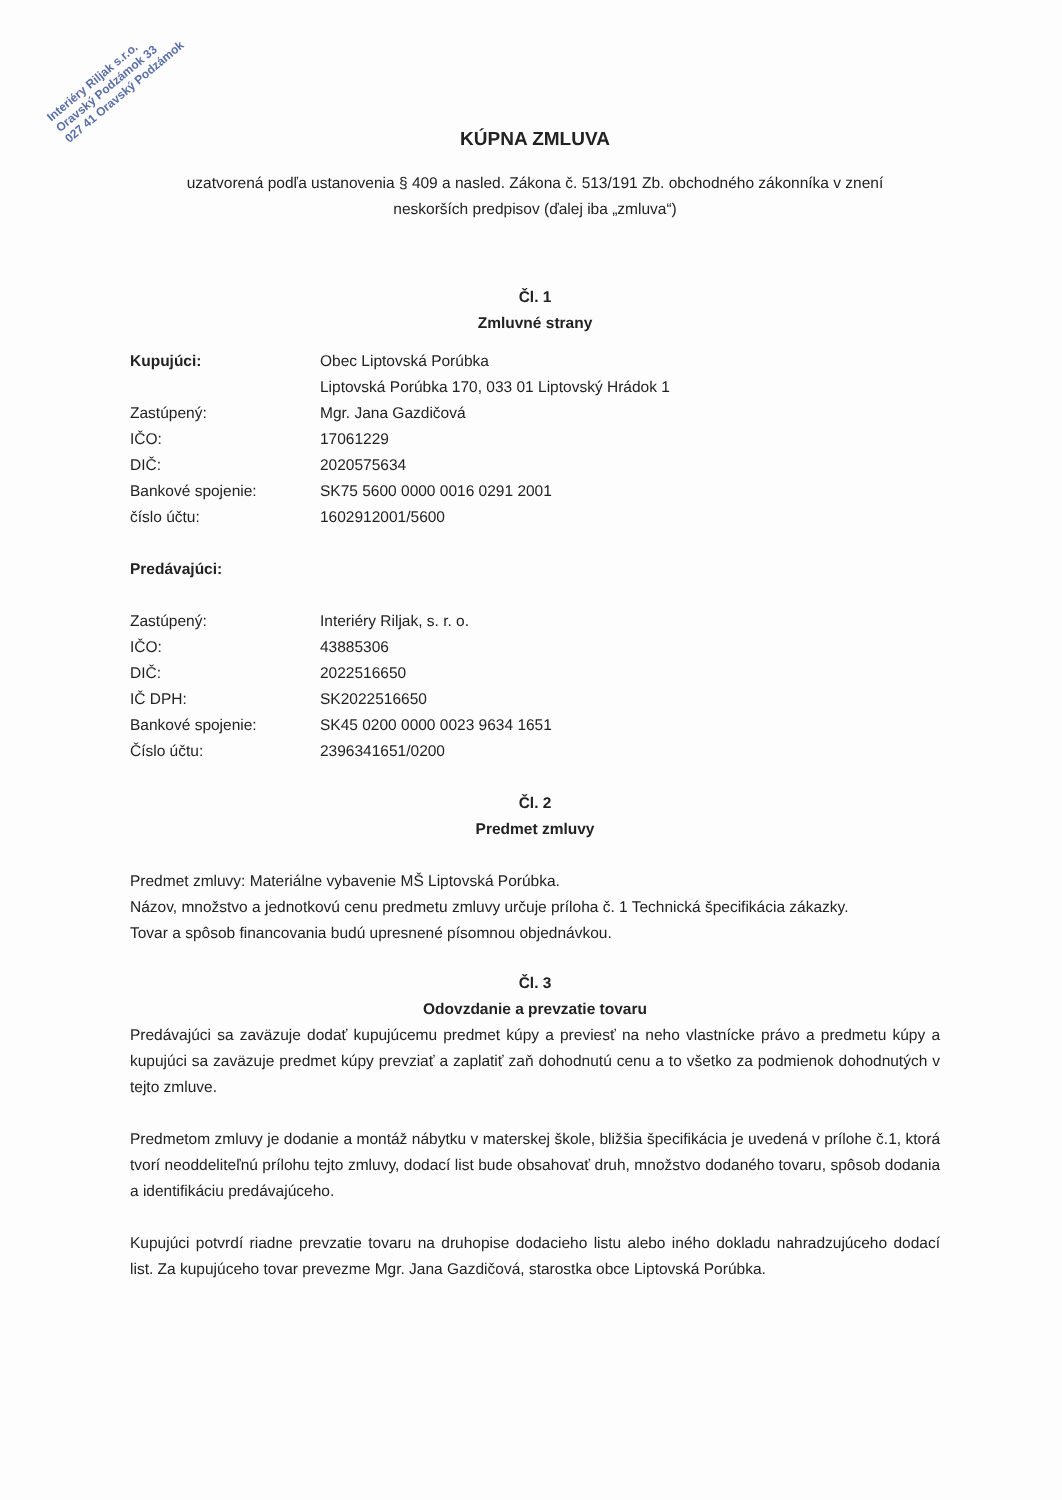Interiéry Riljak s.r.o.
Oravský Podzámok 33
027 41 Oravský Podzámok
KÚPNA ZMLUVA
uzatvorená podľa ustanovenia § 409 a nasled. Zákona č. 513/191 Zb. obchodného zákonníka v znení
neskorších predpisov (ďalej iba „zmluva“)
Čl. 1
Zmluvné strany
Kupujúci: Obec Liptovská Porúbka
Liptovská Porúbka 170, 033 01 Liptovský Hrádok 1
Zastúpený: Mgr. Jana Gazdičová
IČO: 17061229
DIČ: 2020575634
Bankové spojenie: SK75 5600 0000 0016 0291 2001
číslo účtu: 1602912001/5600
Predávajúci:
Zastúpený: Interiéry Riljak, s. r. o.
IČO: 43885306
DIČ: 2022516650
IČ DPH: SK2022516650
Bankové spojenie: SK45 0200 0000 0023 9634 1651
Číslo účtu: 2396341651/0200
Čl. 2
Predmet zmluvy
Predmet zmluvy: Materiálne vybavenie MŠ Liptovská Porúbka.
Názov, množstvo a jednotkovú cenu predmetu zmluvy určuje príloha č. 1 Technická špecifikácia zákazky.
Tovar a spôsob financovania budú upresnené písomnou objednávkou.
Čl. 3
Odovzdanie a prevzatie tovaru
Predávajúci sa zaväzuje dodať kupujúcemu predmet kúpy a previesť na neho vlastnícke právo a predmetu kúpy a kupujúci sa zaväzuje predmet kúpy prevziať a zaplatiť zaň dohodnutú cenu a to všetko za podmienok dohodnutých v tejto zmluve.
Predmetom zmluvy je dodanie a montáž nábytku v materskej škole, bližšia špecifikácia je uvedená v prílohe č.1, ktorá tvorí neoddeliteľnú prílohu tejto zmluvy, dodací list bude obsahovať druh, množstvo dodaného tovaru, spôsob dodania a identifikáciu predávajúceho.
Kupujúci potvrdí riadne prevzatie tovaru na druhopise dodacieho listu alebo iného dokladu nahradzujúceho dodací list. Za kupujúceho tovar prevezme Mgr. Jana Gazdičová, starostka obce Liptovská Porúbka.